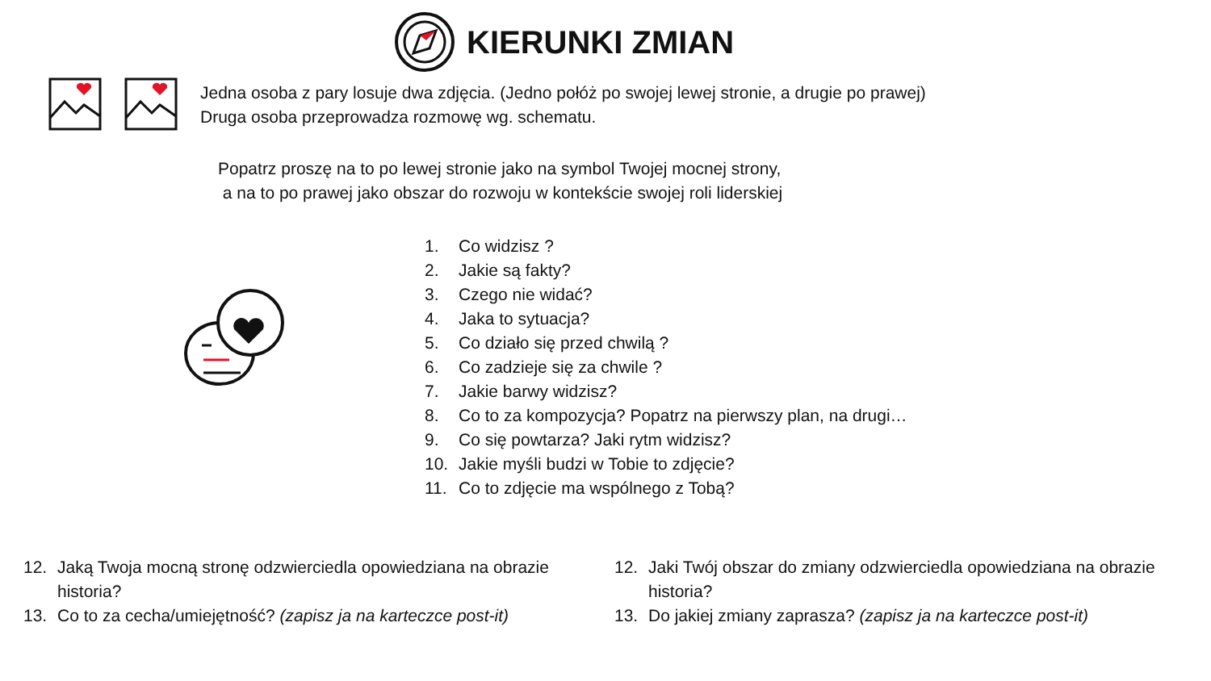KIERUNKI ZMIAN
Jedna osoba z pary losuje dwa zdjęcia. (Jedno połóż po swojej lewej stronie, a drugie po prawej)
Druga osoba przeprowadza rozmowę wg. schematu.
Popatrz proszę na to po lewej stronie jako na symbol Twojej mocnej strony,
a na to po prawej jako obszar do rozwoju w kontekście swojej roli liderskiej
1. Co widzisz ?
2. Jakie są fakty?
3. Czego nie widać?
4. Jaka to sytuacja?
5. Co działo się przed chwilą ?
6. Co zadzieje się za chwile ?
7. Jakie barwy widzisz?
8. Co to za kompozycja? Popatrz na pierwszy plan, na drugi…
9. Co się powtarza? Jaki rytm widzisz?
10. Jakie myśli budzi w Tobie to zdjęcie?
11. Co to zdjęcie ma wspólnego z Tobą?
12. Jaką Twoja mocną stronę odzwierciedla opowiedziana na obrazie historia?
13. Co to za cecha/umiejętność? (zapisz ja na karteczce post-it)
12. Jaki Twój obszar do zmiany odzwierciedla opowiedziana na obrazie historia?
13. Do jakiej zmiany zaprasza? (zapisz ja na karteczce post-it)